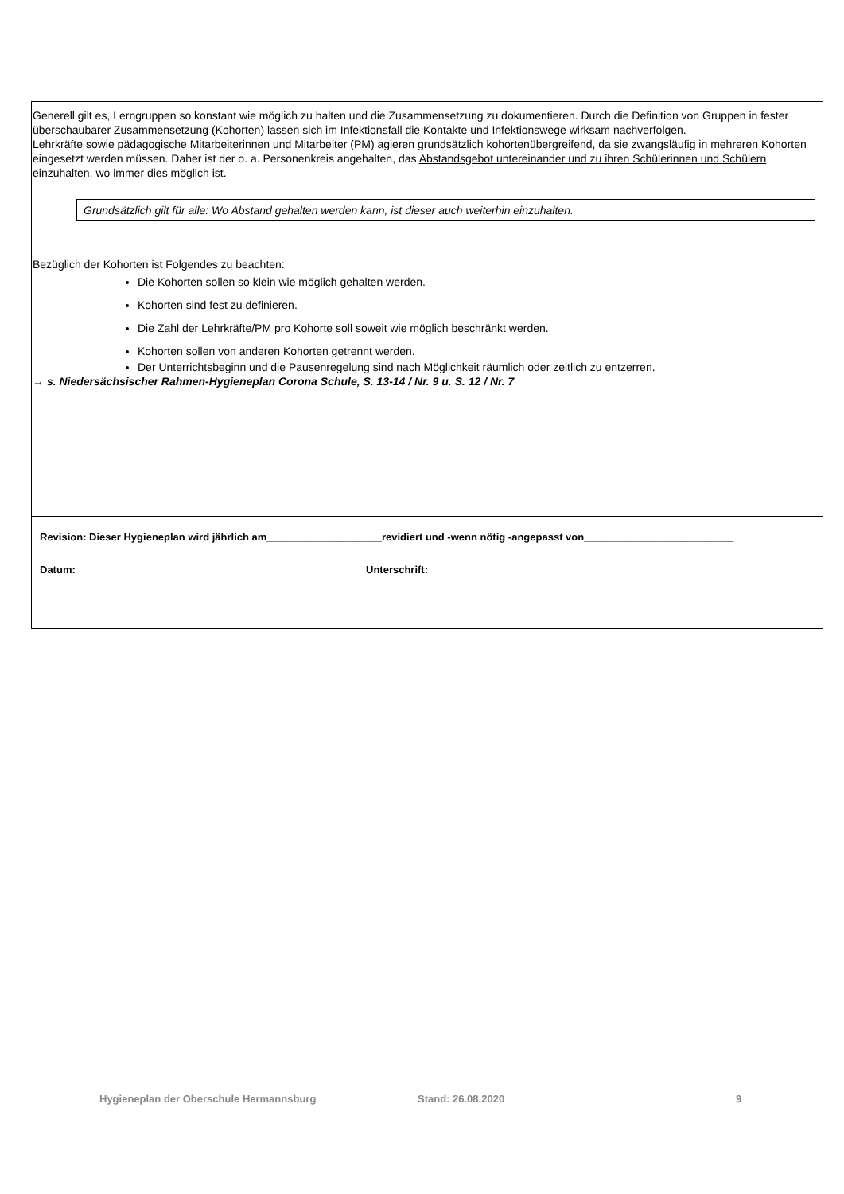Generell gilt es, Lerngruppen so konstant wie möglich zu halten und die Zusammensetzung zu dokumentieren. Durch die Definition von Gruppen in fester überschaubarer Zusammensetzung (Kohorten) lassen sich im Infektionsfall die Kontakte und Infektionswege wirksam nachverfolgen.
Lehrkräfte sowie pädagogische Mitarbeiterinnen und Mitarbeiter (PM) agieren grundsätzlich kohortenübergreifend, da sie zwangsläufig in mehreren Kohorten eingesetzt werden müssen. Daher ist der o. a. Personenkreis angehalten, das Abstandsgebot untereinander und zu ihren Schülerinnen und Schülern einzuhalten, wo immer dies möglich ist.
Grundsätzlich gilt für alle: Wo Abstand gehalten werden kann, ist dieser auch weiterhin einzuhalten.
Bezüglich der Kohorten ist Folgendes zu beachten:
Die Kohorten sollen so klein wie möglich gehalten werden.
Kohorten sind fest zu definieren.
Die Zahl der Lehrkräfte/PM pro Kohorte soll soweit wie möglich beschränkt werden.
Kohorten sollen von anderen Kohorten getrennt werden.
Der Unterrichtsbeginn und die Pausenregelung sind nach Möglichkeit räumlich oder zeitlich zu entzerren.
→ s. Niedersächsischer Rahmen-Hygieneplan Corona Schule, S. 13-14 / Nr. 9 u. S. 12 / Nr. 7
Revision: Dieser Hygieneplan wird jährlich am____________________revidiert und -wenn nötig -angepasst von__________________________
Datum: Unterschrift:
Hygieneplan der Oberschule Hermannsburg Stand: 26.08.2020 9